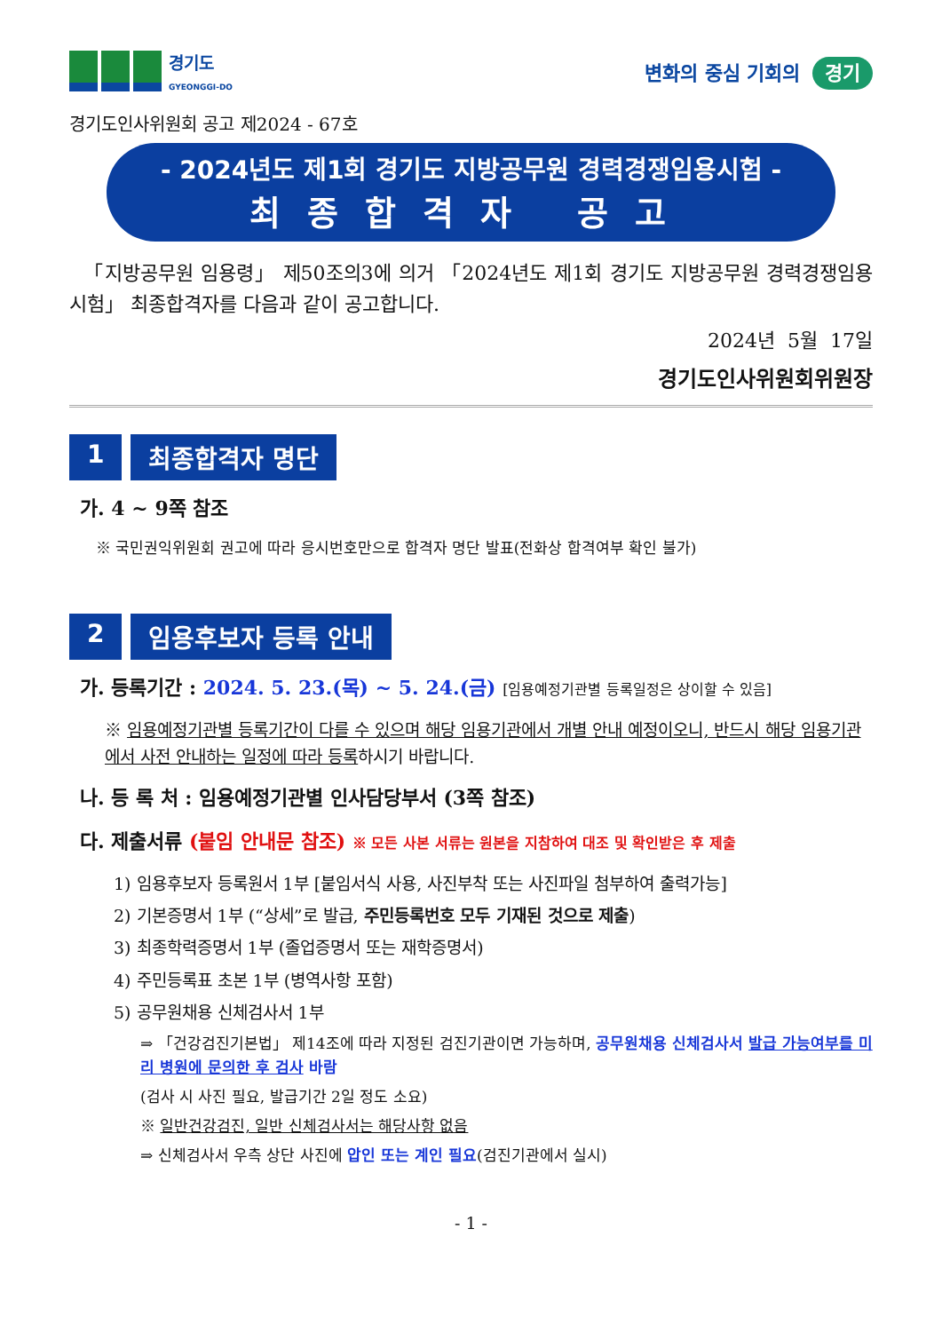경기도
GYEONGGI-DO
변화의 중심 기회의 경기
경기도인사위원회 공고 제2024 - 67호
- 2024년도 제1회 경기도 지방공무원 경력경쟁임용시험 -
최종합격자 공고
「지방공무원 임용령」 제50조의3에 의거 「2024년도 제1회 경기도 지방공무원 경력경쟁임용시험」 최종합격자를 다음과 같이 공고합니다.
2024년 5월 17일
경기도인사위원회위원장
1 최종합격자 명단
가. 4 ~ 9쪽 참조
※ 국민권익위원회 권고에 따라 응시번호만으로 합격자 명단 발표(전화상 합격여부 확인 불가)
2 임용후보자 등록 안내
가. 등록기간 : 2024. 5. 23.(목) ~ 5. 24.(금) [임용예정기관별 등록일정은 상이할 수 있음]
※ 임용예정기관별 등록기간이 다를 수 있으며 해당 임용기관에서 개별 안내 예정이오니, 반드시 해당 임용기관에서 사전 안내하는 일정에 따라 등록하시기 바랍니다.
나. 등 록 처 : 임용예정기관별 인사담당부서 (3쪽 참조)
다. 제출서류 (붙임 안내문 참조) ※ 모든 사본 서류는 원본을 지참하여 대조 및 확인받은 후 제출
1) 임용후보자 등록원서 1부 [붙임서식 사용, 사진부착 또는 사진파일 첨부하여 출력가능]
2) 기본증명서 1부 (“상세”로 발급, 주민등록번호 모두 기재된 것으로 제출)
3) 최종학력증명서 1부 (졸업증명서 또는 재학증명서)
4) 주민등록표 초본 1부 (병역사항 포함)
5) 공무원채용 신체검사서 1부
⇒ 「건강검진기본법」 제14조에 따라 지정된 검진기관이면 가능하며, 공무원채용 신체검사서 발급 가능여부를 미리 병원에 문의한 후 검사 바람
(검사 시 사진 필요, 발급기간 2일 정도 소요)
※ 일반건강검진, 일반 신체검사서는 해당사항 없음
⇒ 신체검사서 우측 상단 사진에 압인 또는 계인 필요(검진기관에서 실시)
- 1 -